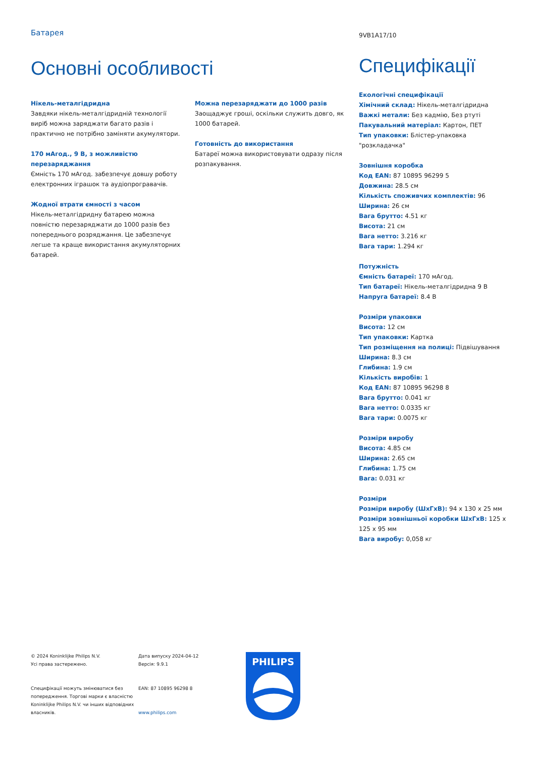Батарея
Основні особливості
Нікель-металгідридна
Завдяки нікель-металгідридній технології виріб можна заряджати багато разів і практично не потрібно заміняти акумулятори.
170 мАгод., 9 В, з можливістю перезаряджання
Ємність 170 мАгод. забезпечує довшу роботу електронних іграшок та аудіопрогравачів.
Жодної втрати ємності з часом
Нікель-металгідридну батарею можна повністю перезаряджати до 1000 разів без попереднього розряджання. Це забезпечує легше та краще використання акумуляторних батарей.
Можна перезаряджати до 1000 разів
Заощаджує гроші, оскільки служить довго, як 1000 батарей.
Готовність до використання
Батареї можна використовувати одразу після розпакування.
9VB1A17/10
Специфікації
Екологічні специфікації
Хімічний склад: Нікель-металгідридна
Важкі метали: Без кадмію, Без ртуті
Пакувальний матеріал: Картон, ПЕТ
Тип упаковки: Блістер-упаковка "розкладачка"
Зовнішня коробка
Код EAN: 87 10895 96299 5
Довжина: 28.5 см
Кількість споживчих комплектів: 96
Ширина: 26 см
Вага брутто: 4.51 кг
Висота: 21 см
Вага нетто: 3.216 кг
Вага тари: 1.294 кг
Потужність
Ємність батареї: 170 мАгод.
Тип батареї: Нікель-металгідридна 9 В
Напруга батареї: 8.4 В
Розміри упаковки
Висота: 12 см
Тип упаковки: Картка
Тип розміщення на полиці: Підвішування
Ширина: 8.3 см
Глибина: 1.9 см
Кількість виробів: 1
Код EAN: 87 10895 96298 8
Вага брутто: 0.041 кг
Вага нетто: 0.0335 кг
Вага тари: 0.0075 кг
Розміри виробу
Висота: 4.85 см
Ширина: 2.65 см
Глибина: 1.75 см
Вага: 0.031 кг
Розміри
Розміри виробу (ШхГхВ): 94 x 130 x 25 мм
Розміри зовнішньої коробки ШхГхВ: 125 x 125 x 95 мм
Вага виробу: 0,058 кг
© 2024 Koninklijke Philips N.V.
Усі права застережено.
Специфікації можуть змінюватися без попередження. Торгові марки є власністю Koninklijke Philips N.V. чи інших відповідних власників.
Дата випуску 2024-04-12
Версія: 9.9.1
EAN: 87 10895 96298 8
www.philips.com
PHILIPS